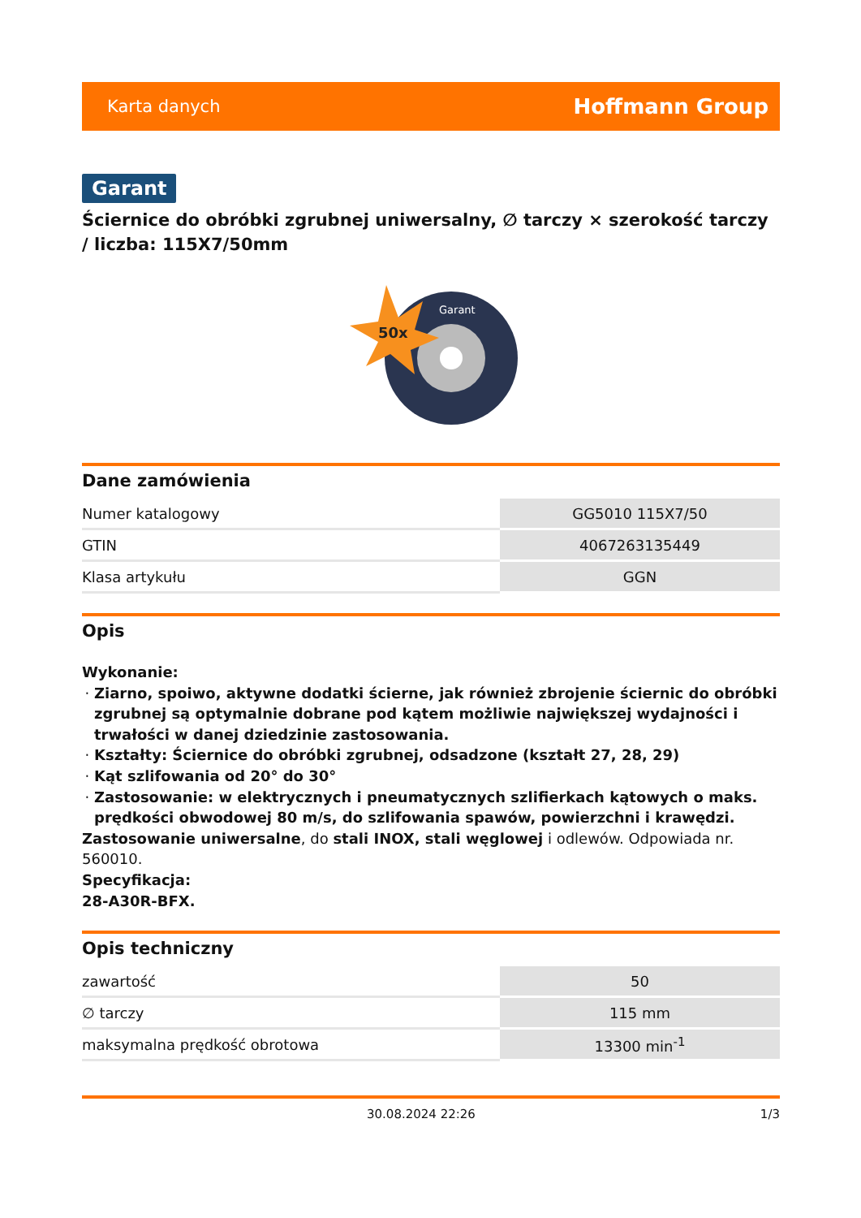Karta danych Hoffmann Group
Garant
Ściernice do obróbki zgrubnej uniwersalny, ∅ tarczy × szerokość tarczy / liczba: 115X7/50mm
50x
Garant
Dane zamówienia
| Numer katalogowy | GG5010 115X7/50 |
| GTIN | 4067263135449 |
| Klasa artykułu | GGN |
Opis
Wykonanie:
Ziarno, spoiwo, aktywne dodatki ścierne, jak również zbrojenie ściernic do obróbki zgrubnej są optymalnie dobrane pod kątem możliwie największej wydajności i trwałości w danej dziedzinie zastosowania.
Kształty: Ściernice do obróbki zgrubnej, odsadzone (kształt 27, 28, 29)
Kąt szlifowania od 20° do 30°
Zastosowanie: w elektrycznych i pneumatycznych szlifierkach kątowych o maks. prędkości obwodowej 80 m/s, do szlifowania spawów, powierzchni i krawędzi.
Zastosowanie uniwersalne, do stali INOX, stali węglowej i odlewów. Odpowiada nr. 560010.
Specyfikacja:
28-A30R-BFX.
Opis techniczny
| zawartość | 50 |
| ∅ tarczy | 115 mm |
| maksymalna prędkość obrotowa | 13300 min<sup>-1</sup> |
30.08.2024 22:26 1/3